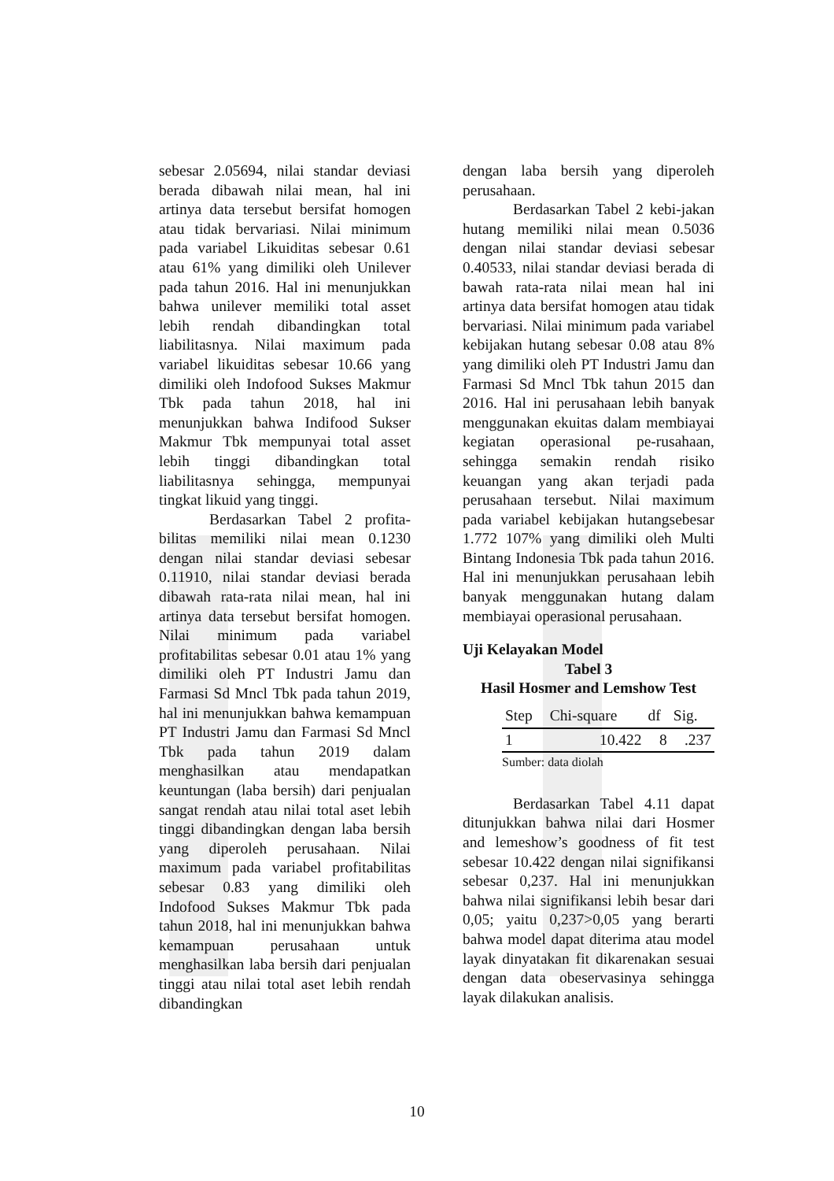sebesar 2.05694, nilai standar deviasi berada dibawah nilai mean, hal ini artinya data tersebut bersifat homogen atau tidak bervariasi. Nilai minimum pada variabel Likuiditas sebesar 0.61 atau 61% yang dimiliki oleh Unilever pada tahun 2016. Hal ini menunjukkan bahwa unilever memiliki total asset lebih rendah dibandingkan total liabilitasnya. Nilai maximum pada variabel likuiditas sebesar 10.66 yang dimiliki oleh Indofood Sukses Makmur Tbk pada tahun 2018, hal ini menunjukkan bahwa Indifood Sukser Makmur Tbk mempunyai total asset lebih tinggi dibandingkan total liabilitasnya sehingga, mempunyai tingkat likuid yang tinggi.
Berdasarkan Tabel 2 profita-bilitas memiliki nilai mean 0.1230 dengan nilai standar deviasi sebesar 0.11910, nilai standar deviasi berada dibawah rata-rata nilai mean, hal ini artinya data tersebut bersifat homogen. Nilai minimum pada variabel profitabilitas sebesar 0.01 atau 1% yang dimiliki oleh PT Industri Jamu dan Farmasi Sd Mncl Tbk pada tahun 2019, hal ini menunjukkan bahwa kemampuan PT Industri Jamu dan Farmasi Sd Mncl Tbk pada tahun 2019 dalam menghasilkan atau mendapatkan keuntungan (laba bersih) dari penjualan sangat rendah atau nilai total aset lebih tinggi dibandingkan dengan laba bersih yang diperoleh perusahaan. Nilai maximum pada variabel profitabilitas sebesar 0.83 yang dimiliki oleh Indofood Sukses Makmur Tbk pada tahun 2018, hal ini menunjukkan bahwa kemampuan perusahaan untuk menghasilkan laba bersih dari penjualan tinggi atau nilai total aset lebih rendah dibandingkan
dengan laba bersih yang diperoleh perusahaan.
Berdasarkan Tabel 2 kebi-jakan hutang memiliki nilai mean 0.5036 dengan nilai standar deviasi sebesar 0.40533, nilai standar deviasi berada di bawah rata-rata nilai mean hal ini artinya data bersifat homogen atau tidak bervariasi. Nilai minimum pada variabel kebijakan hutang sebesar 0.08 atau 8% yang dimiliki oleh PT Industri Jamu dan Farmasi Sd Mncl Tbk tahun 2015 dan 2016. Hal ini perusahaan lebih banyak menggunakan ekuitas dalam membiayai kegiatan operasional pe-rusahaan, sehingga semakin rendah risiko keuangan yang akan terjadi pada perusahaan tersebut. Nilai maximum pada variabel kebijakan hutangsebesar 1.772 107% yang dimiliki oleh Multi Bintang Indonesia Tbk pada tahun 2016. Hal ini menunjukkan perusahaan lebih banyak menggunakan hutang dalam membiayai operasional perusahaan.
Uji Kelayakan Model
Tabel 3
Hasil Hosmer and Lemshow Test
| Step | Chi-square | df | Sig. |
| --- | --- | --- | --- |
| 1 | 10.422 | 8 | .237 |
Sumber: data diolah
Berdasarkan Tabel 4.11 dapat ditunjukkan bahwa nilai dari Hosmer and lemeshow’s goodness of fit test sebesar 10.422 dengan nilai signifikansi sebesar 0,237. Hal ini menunjukkan bahwa nilai signifikansi lebih besar dari 0,05; yaitu 0,237>0,05 yang berarti bahwa model dapat diterima atau model layak dinyatakan fit dikarenakan sesuai dengan data obeservasinya sehingga layak dilakukan analisis.
10